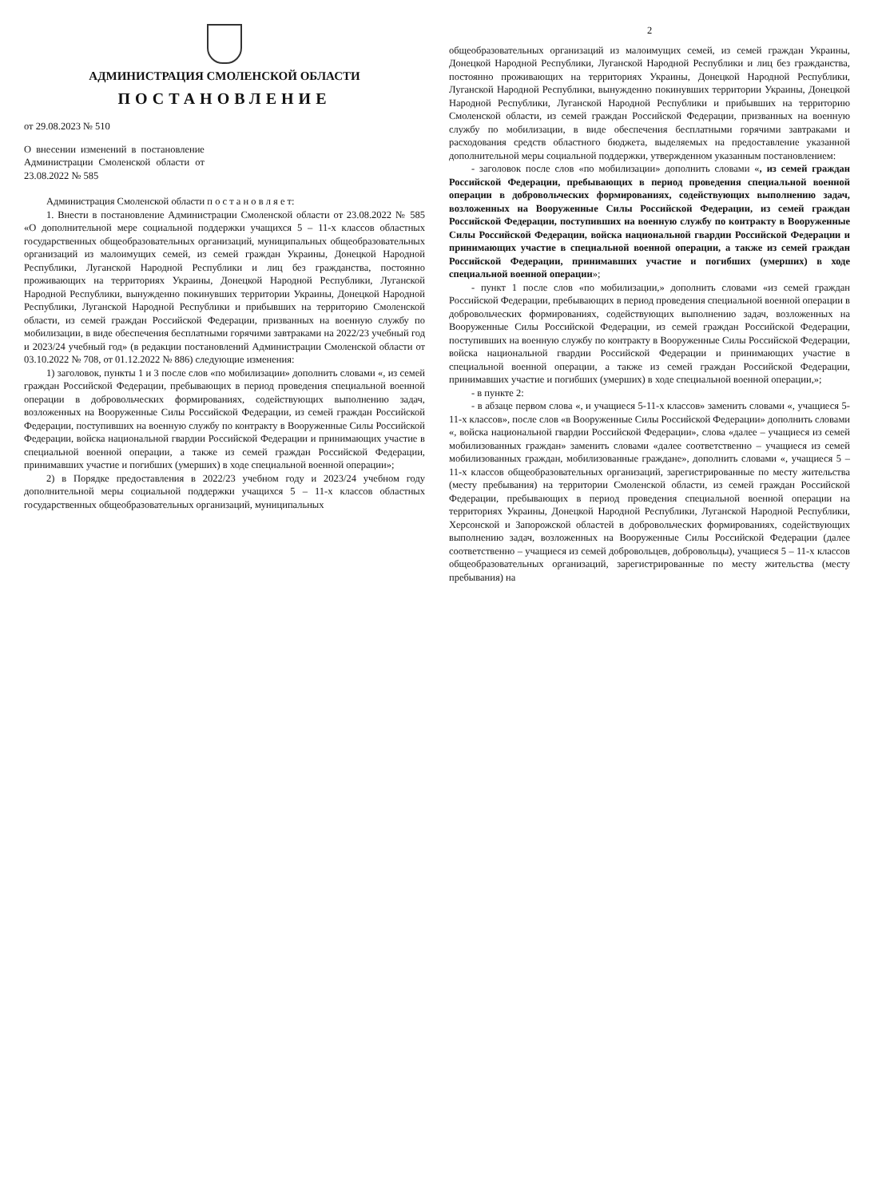АДМИНИСТРАЦИЯ СМОЛЕНСКОЙ ОБЛАСТИ
ПОСТАНОВЛЕНИЕ
от 29.08.2023 № 510
О внесении изменений в постановление Администрации Смоленской области от 23.08.2022 № 585
Администрация Смоленской области п о с т а н о в л я е т:
1. Внести в постановление Администрации Смоленской области от 23.08.2022 № 585 «О дополнительной мере социальной поддержки учащихся 5 – 11-х классов областных государственных общеобразовательных организаций, муниципальных общеобразовательных организаций из малоимущих семей, из семей граждан Украины, Донецкой Народной Республики, Луганской Народной Республики и лиц без гражданства, постоянно проживающих на территориях Украины, Донецкой Народной Республики, Луганской Народной Республики, вынужденно покинувших территории Украины, Донецкой Народной Республики, Луганской Народной Республики и прибывших на территорию Смоленской области, из семей граждан Российской Федерации, призванных на военную службу по мобилизации, в виде обеспечения бесплатными горячими завтраками на 2022/23 учебный год и 2023/24 учебный год» (в редакции постановлений Администрации Смоленской области от 03.10.2022 № 708, от 01.12.2022 № 886) следующие изменения:
1) заголовок, пункты 1 и 3 после слов «по мобилизации» дополнить словами «, из семей граждан Российской Федерации, пребывающих в период проведения специальной военной операции в добровольческих формированиях, содействующих выполнению задач, возложенных на Вооруженные Силы Российской Федерации, из семей граждан Российской Федерации, поступивших на военную службу по контракту в Вооруженные Силы Российской Федерации, войска национальной гвардии Российской Федерации и принимающих участие в специальной военной операции, а также из семей граждан Российской Федерации, принимавших участие и погибших (умерших) в ходе специальной военной операции»;
2) в Порядке предоставления в 2022/23 учебном году и 2023/24 учебном году дополнительной меры социальной поддержки учащихся 5 – 11-х классов областных государственных общеобразовательных организаций, муниципальных
2
общеобразовательных организаций из малоимущих семей, из семей граждан Украины, Донецкой Народной Республики, Луганской Народной Республики и лиц без гражданства, постоянно проживающих на территориях Украины, Донецкой Народной Республики, Луганской Народной Республики, вынужденно покинувших территории Украины, Донецкой Народной Республики, Луганской Народной Республики и прибывших на территорию Смоленской области, из семей граждан Российской Федерации, призванных на военную службу по мобилизации, в виде обеспечения бесплатными горячими завтраками и расходования средств областного бюджета, выделяемых на предоставление указанной дополнительной меры социальной поддержки, утвержденном указанным постановлением:
- заголовок после слов «по мобилизации» дополнить словами «, из семей граждан Российской Федерации, пребывающих в период проведения специальной военной операции в добровольческих формированиях, содействующих выполнению задач, возложенных на Вооруженные Силы Российской Федерации, из семей граждан Российской Федерации, поступивших на военную службу по контракту в Вооруженные Силы Российской Федерации, войска национальной гвардии Российской Федерации и принимающих участие в специальной военной операции, а также из семей граждан Российской Федерации, принимавших участие и погибших (умерших) в ходе специальной военной операции»;
- пункт 1 после слов «по мобилизации,» дополнить словами «из семей граждан Российской Федерации, пребывающих в период проведения специальной военной операции в добровольческих формированиях, содействующих выполнению задач, возложенных на Вооруженные Силы Российской Федерации, из семей граждан Российской Федерации, поступивших на военную службу по контракту в Вооруженные Силы Российской Федерации, войска национальной гвардии Российской Федерации и принимающих участие в специальной военной операции, а также из семей граждан Российской Федерации, принимавших участие и погибших (умерших) в ходе специальной военной операции,»;
- в пункте 2:
- в абзаце первом слова «, и учащиеся 5-11-х классов» заменить словами «, учащиеся 5-11-х классов», после слов «в Вооруженные Силы Российской Федерации» дополнить словами «, войска национальной гвардии Российской Федерации», слова «далее – учащиеся из семей мобилизованных граждан» заменить словами «далее соответственно – учащиеся из семей мобилизованных граждан, мобилизованные граждане», дополнить словами «, учащиеся 5 – 11-х классов общеобразовательных организаций, зарегистрированные по месту жительства (месту пребывания) на территории Смоленской области, из семей граждан Российской Федерации, пребывающих в период проведения специальной военной операции на территориях Украины, Донецкой Народной Республики, Луганской Народной Республики, Херсонской и Запорожской областей в добровольческих формированиях, содействующих выполнению задач, возложенных на Вооруженные Силы Российской Федерации (далее соответственно – учащиеся из семей добровольцев, добровольцы), учащиеся 5 – 11-х классов общеобразовательных организаций, зарегистрированные по месту жительства (месту пребывания) на